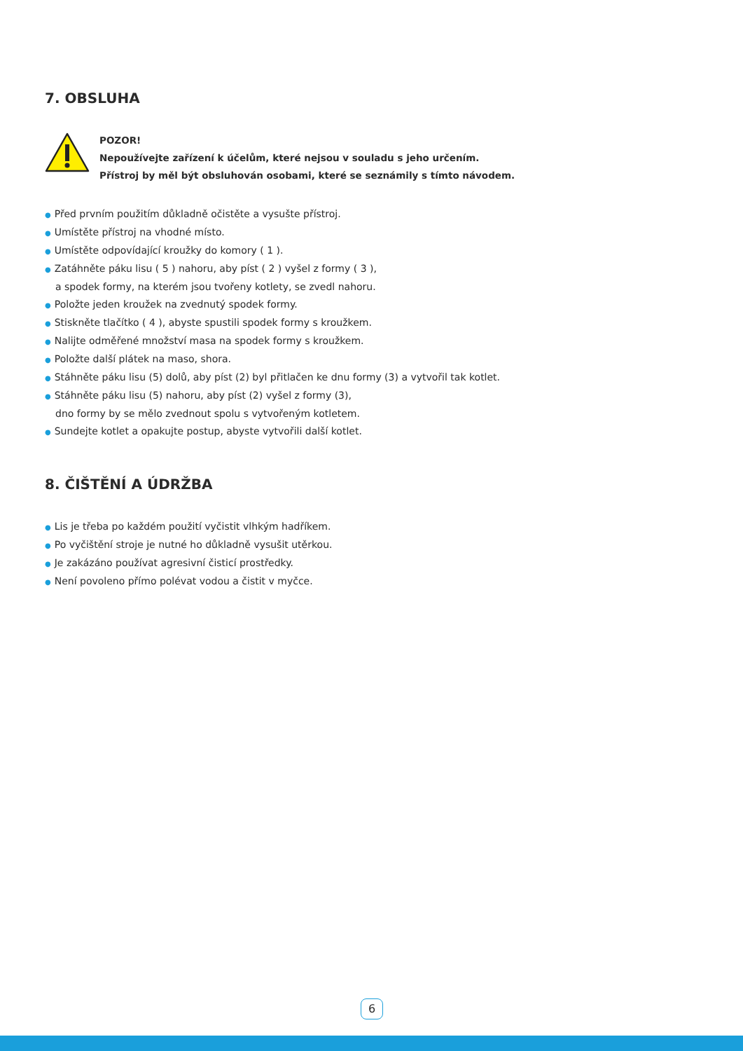7. OBSLUHA
POZOR!
Nepoužívejte zařízení k účelům, které nejsou v souladu s jeho určením.
Přístroj by měl být obsluhován osobami, které se seznámily s tímto návodem.
● Před prvním použitím důkladně očistěte a vysušte přístroj.
● Umístěte přístroj na vhodné místo.
● Umístěte odpovídající kroužky do komory ( 1 ).
● Zatáhněte páku lisu ( 5 ) nahoru, aby píst ( 2 ) vyšel z formy ( 3 ),
a spodek formy, na kterém jsou tvořeny kotlety, se zvedl nahoru.
● Položte jeden kroužek na zvednutý spodek formy.
● Stiskněte tlačítko ( 4 ), abyste spustili spodek formy s kroužkem.
● Nalijte odměřené množství masa na spodek formy s kroužkem.
● Položte další plátek na maso, shora.
● Stáhněte páku lisu (5) dolů, aby píst (2) byl přitlačen ke dnu formy (3) a vytvořil tak kotlet.
● Stáhněte páku lisu (5) nahoru, aby píst (2) vyšel z formy (3),
dno formy by se mělo zvednout spolu s vytvořeným kotletem.
● Sundejte kotlet a opakujte postup, abyste vytvořili další kotlet.
8. ČIŠTĚNÍ A ÚDRŽBA
● Lis je třeba po každém použití vyčistit vlhkým hadříkem.
● Po vyčištění stroje je nutné ho důkladně vysušit utěrkou.
● Je zakázáno používat agresivní čisticí prostředky.
● Není povoleno přímo polévat vodou a čistit v myčce.
6